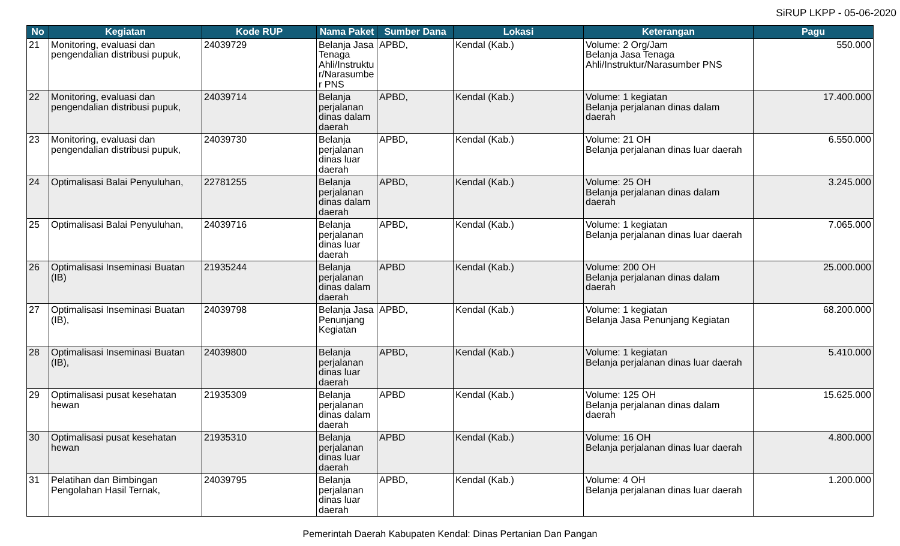SiRUP LKPP - 05-06-2020
| No | Kegiatan | Kode RUP | Nama Paket | Sumber Dana | Lokasi | Keterangan | Pagu |
| --- | --- | --- | --- | --- | --- | --- | --- |
| 21 | Monitoring, evaluasi dan pengendalian distribusi pupuk, | 24039729 | Belanja Jasa Tenaga Ahli/Instruktu r/Narasumbe r PNS | APBD, | Kendal (Kab.) | Volume: 2 Org/Jam Belanja Jasa Tenaga Ahli/Instruktur/Narasumber PNS | 550.000 |
| 22 | Monitoring, evaluasi dan pengendalian distribusi pupuk, | 24039714 | Belanja perjalanan dinas dalam daerah | APBD, | Kendal (Kab.) | Volume: 1 kegiatan Belanja perjalanan dinas dalam daerah | 17.400.000 |
| 23 | Monitoring, evaluasi dan pengendalian distribusi pupuk, | 24039730 | Belanja perjalanan dinas luar daerah | APBD, | Kendal (Kab.) | Volume: 21 OH Belanja perjalanan dinas luar daerah | 6.550.000 |
| 24 | Optimalisasi Balai Penyuluhan, | 22781255 | Belanja perjalanan dinas dalam daerah | APBD, | Kendal (Kab.) | Volume: 25 OH Belanja perjalanan dinas dalam daerah | 3.245.000 |
| 25 | Optimalisasi Balai Penyuluhan, | 24039716 | Belanja perjalanan dinas luar daerah | APBD, | Kendal (Kab.) | Volume: 1 kegiatan Belanja perjalanan dinas luar daerah | 7.065.000 |
| 26 | Optimalisasi Inseminasi Buatan (IB) | 21935244 | Belanja perjalanan dinas dalam daerah | APBD | Kendal (Kab.) | Volume: 200 OH Belanja perjalanan dinas dalam daerah | 25.000.000 |
| 27 | Optimalisasi Inseminasi Buatan (IB), | 24039798 | Belanja Jasa Penunjang Kegiatan | APBD, | Kendal (Kab.) | Volume: 1 kegiatan Belanja Jasa Penunjang Kegiatan | 68.200.000 |
| 28 | Optimalisasi Inseminasi Buatan (IB), | 24039800 | Belanja perjalanan dinas luar daerah | APBD, | Kendal (Kab.) | Volume: 1 kegiatan Belanja perjalanan dinas luar daerah | 5.410.000 |
| 29 | Optimalisasi pusat kesehatan hewan | 21935309 | Belanja perjalanan dinas dalam daerah | APBD | Kendal (Kab.) | Volume: 125 OH Belanja perjalanan dinas dalam daerah | 15.625.000 |
| 30 | Optimalisasi pusat kesehatan hewan | 21935310 | Belanja perjalanan dinas luar daerah | APBD | Kendal (Kab.) | Volume: 16 OH Belanja perjalanan dinas luar daerah | 4.800.000 |
| 31 | Pelatihan dan Bimbingan Pengolahan Hasil Ternak, | 24039795 | Belanja perjalanan dinas luar daerah | APBD, | Kendal (Kab.) | Volume: 4 OH Belanja perjalanan dinas luar daerah | 1.200.000 |
Pemerintah Daerah Kabupaten Kendal: Dinas Pertanian Dan Pangan